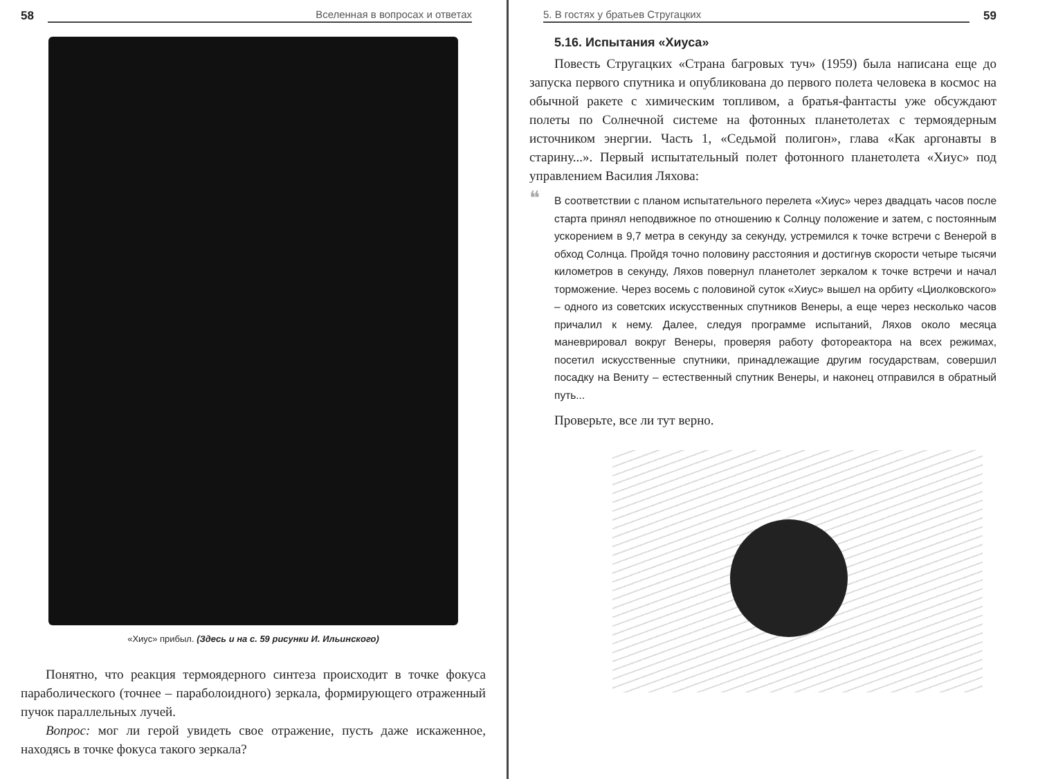58 Вселенная в вопросах и ответах
«Хиус» прибыл. (Здесь и на с. 59 рисунки И. Ильинского)
Понятно, что реакция термоядерного синтеза происходит в точке фокуса параболического (точнее – параболоидного) зеркала, формирующего отраженный пучок параллельных лучей.
Вопрос: мог ли герой увидеть свое отражение, пусть даже искаженное, находясь в точке фокуса такого зеркала?
5. В гостях у братьев Стругацких 59
5.16. Испытания «Хиуса»
Повесть Стругацких «Страна багровых туч» (1959) была написана еще до запуска первого спутника и опубликована до первого полета человека в космос на обычной ракете с химическим топливом, а братья-фантасты уже обсуждают полеты по Солнечной системе на фотонных планетолетах с термоядерным источником энергии. Часть 1, «Седьмой полигон», глава «Как аргонавты в старину...». Первый испытательный полет фотонного планетолета «Хиус» под управлением Василия Ляхова:
В соответствии с планом испытательного перелета «Хиус» через двадцать часов после старта принял неподвижное по отношению к Солнцу положение и затем, с постоянным ускорением в 9,7 метра в секунду за секунду, устремился к точке встречи с Венерой в обход Солнца. Пройдя точно половину расстояния и достигнув скорости четыре тысячи километров в секунду, Ляхов повернул планетолет зеркалом к точке встречи и начал торможение. Через восемь с половиной суток «Хиус» вышел на орбиту «Циолковского» – одного из советских искусственных спутников Венеры, а еще через несколько часов причалил к нему. Далее, следуя программе испытаний, Ляхов около месяца маневрировал вокруг Венеры, проверяя работу фотореактора на всех режимах, посетил искусственные спутники, принадлежащие другим государствам, совершил посадку на Вениту – естественный спутник Венеры, и наконец отправился в обратный путь...
Проверьте, все ли тут верно.